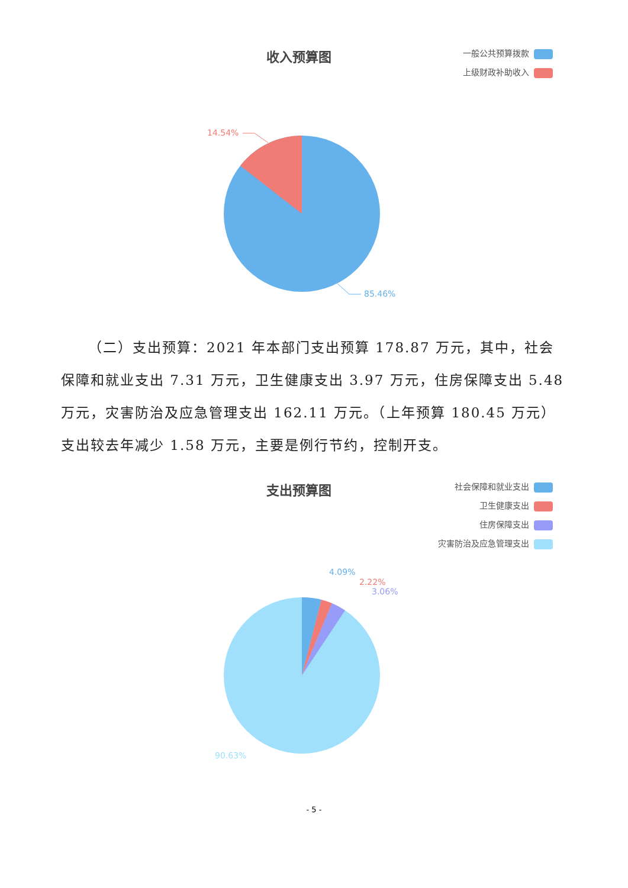收入预算图
一般公共预算拨款
上级财政补助收入
14.54%
85.46%
（二）支出预算：2021 年本部门支出预算 178.87 万元，其中， 社会保障和就业支出 7.31 万元，卫生健康支出 3.97 万元，住房保障支出 5.48 万元，灾害防治及应急管理支出 162.11 万元。（上年预算 180.45 万元）支出较去年减少 1.58 万元，主要是例行节约，控制开支。
支出预算图
社会保障和就业支出
卫生健康支出
住房保障支出
灾害防治及应急管理支出
4.09%
2.22%
3.06%
90.63%
- 5 -